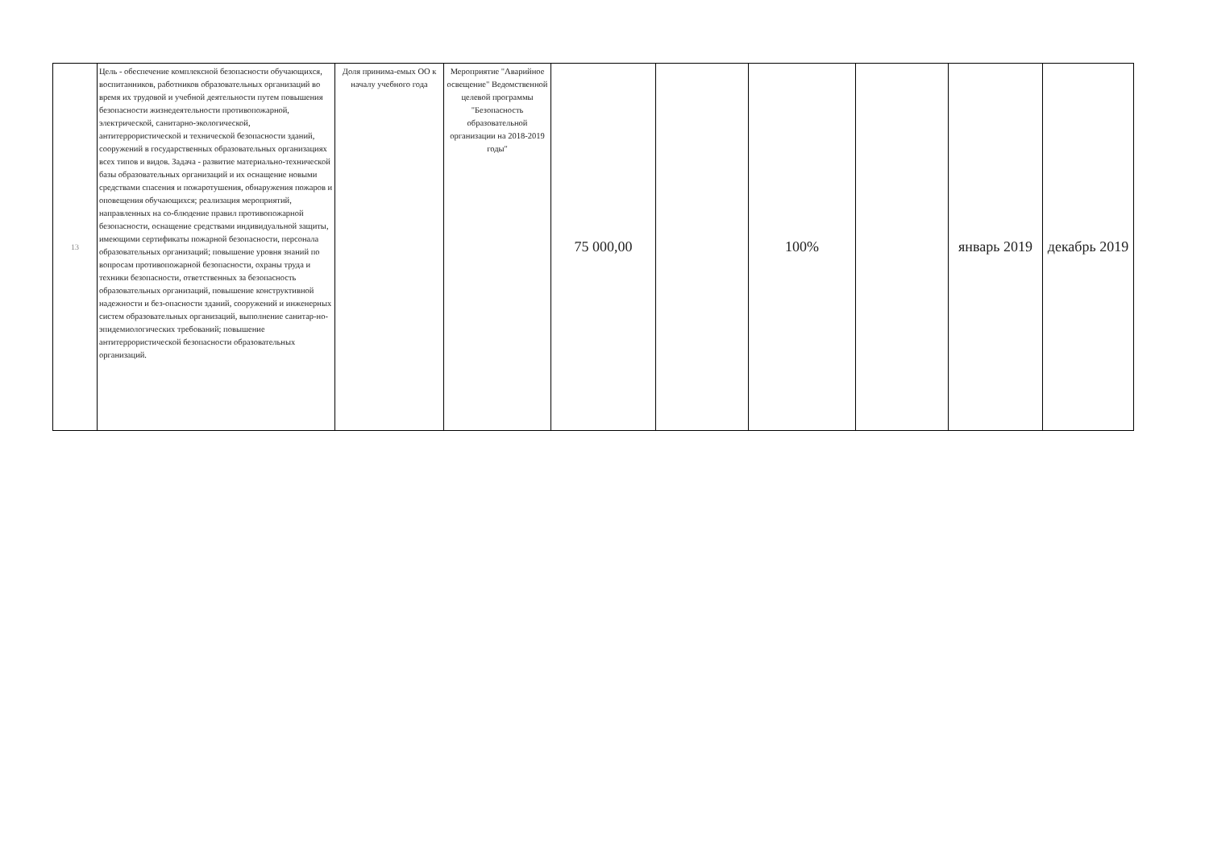| 13 | Цель - обеспечение комплексной безопасности обучающихся, воспитанников, работников образовательных организаций во время их трудовой и учебной деятельности путем повышения безопасности жизнедеятельности противопожарной, электрической, санитарно-экологической, антитеррористической и технической безопасности зданий, сооружений в государственных образовательных организациях всех типов и видов. Задача - развитие материально-технической базы образовательных организаций и их оснащение новыми средствами спасения и пожаротушения, обнаружения пожаров и оповещения обучающихся; реализация мероприятий, направленных на со-блюдение правил противопожарной безопасности, оснащение средствами индивидуальной защиты, имеющими сертификаты пожарной безопасности, персонала образовательных организаций; повышение уровня знаний по вопросам противопожарной безопасности, охраны труда и техники безопасности, ответственных за безопасность образовательных организаций, повышение конструктивной надежности и без-опасности зданий, сооружений и инженерных систем образовательных организаций, выполнение санитар-но-эпидемиологических требований; повышение антитеррористической безопасности образовательных организаций. | Доля принима-емых ОО к началу учебного года | Мероприятие "Аварийное освещение" Ведомственной целевой программы "Безопасность образовательной организации на 2018-2019 годы" | 75 000,00 | | 100% | | январь 2019 | декабрь 2019 |